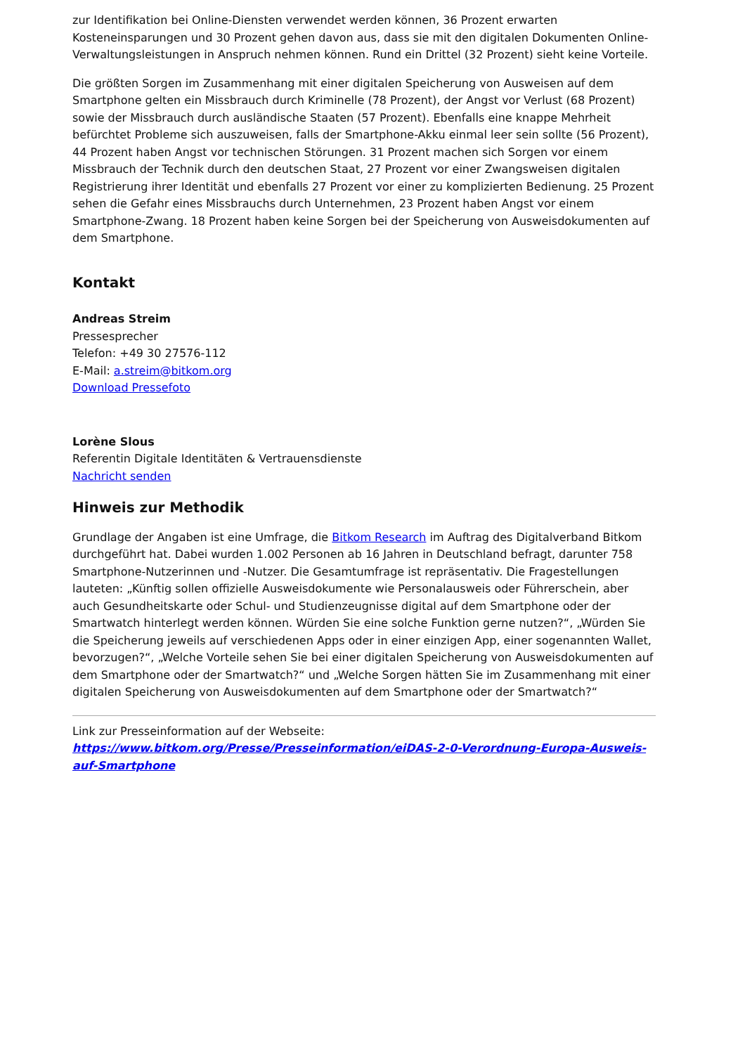zur Identifikation bei Online-Diensten verwendet werden können, 36 Prozent erwarten Kosteneinsparungen und 30 Prozent gehen davon aus, dass sie mit den digitalen Dokumenten Online-Verwaltungsleistungen in Anspruch nehmen können. Rund ein Drittel (32 Prozent) sieht keine Vorteile.
Die größten Sorgen im Zusammenhang mit einer digitalen Speicherung von Ausweisen auf dem Smartphone gelten ein Missbrauch durch Kriminelle (78 Prozent), der Angst vor Verlust (68 Prozent) sowie der Missbrauch durch ausländische Staaten (57 Prozent). Ebenfalls eine knappe Mehrheit befürchtet Probleme sich auszuweisen, falls der Smartphone-Akku einmal leer sein sollte (56 Prozent), 44 Prozent haben Angst vor technischen Störungen. 31 Prozent machen sich Sorgen vor einem Missbrauch der Technik durch den deutschen Staat, 27 Prozent vor einer Zwangsweisen digitalen Registrierung ihrer Identität und ebenfalls 27 Prozent vor einer zu komplizierten Bedienung. 25 Prozent sehen die Gefahr eines Missbrauchs durch Unternehmen, 23 Prozent haben Angst vor einem Smartphone-Zwang. 18 Prozent haben keine Sorgen bei der Speicherung von Ausweisdokumenten auf dem Smartphone.
Kontakt
Andreas Streim
Pressesprecher
Telefon: +49 30 27576-112
E-Mail: a.streim@bitkom.org
Download Pressefoto
Lorène Slous
Referentin Digitale Identitäten & Vertrauensdienste
Nachricht senden
Hinweis zur Methodik
Grundlage der Angaben ist eine Umfrage, die Bitkom Research im Auftrag des Digitalverband Bitkom durchgeführt hat. Dabei wurden 1.002 Personen ab 16 Jahren in Deutschland befragt, darunter 758 Smartphone-Nutzerinnen und -Nutzer. Die Gesamtumfrage ist repräsentativ. Die Fragestellungen lauteten: „Künftig sollen offizielle Ausweisdokumente wie Personalausweis oder Führerschein, aber auch Gesundheitskarte oder Schul- und Studienzeugnisse digital auf dem Smartphone oder der Smartwatch hinterlegt werden können. Würden Sie eine solche Funktion gerne nutzen?“, „Würden Sie die Speicherung jeweils auf verschiedenen Apps oder in einer einzigen App, einer sogenannten Wallet, bevorzugen?“, „Welche Vorteile sehen Sie bei einer digitalen Speicherung von Ausweisdokumenten auf dem Smartphone oder der Smartwatch?“ und „Welche Sorgen hätten Sie im Zusammenhang mit einer digitalen Speicherung von Ausweisdokumenten auf dem Smartphone oder der Smartwatch?“
Link zur Presseinformation auf der Webseite:
https://www.bitkom.org/Presse/Presseinformation/eiDAS-2-0-Verordnung-Europa-Ausweis-auf-Smartphone